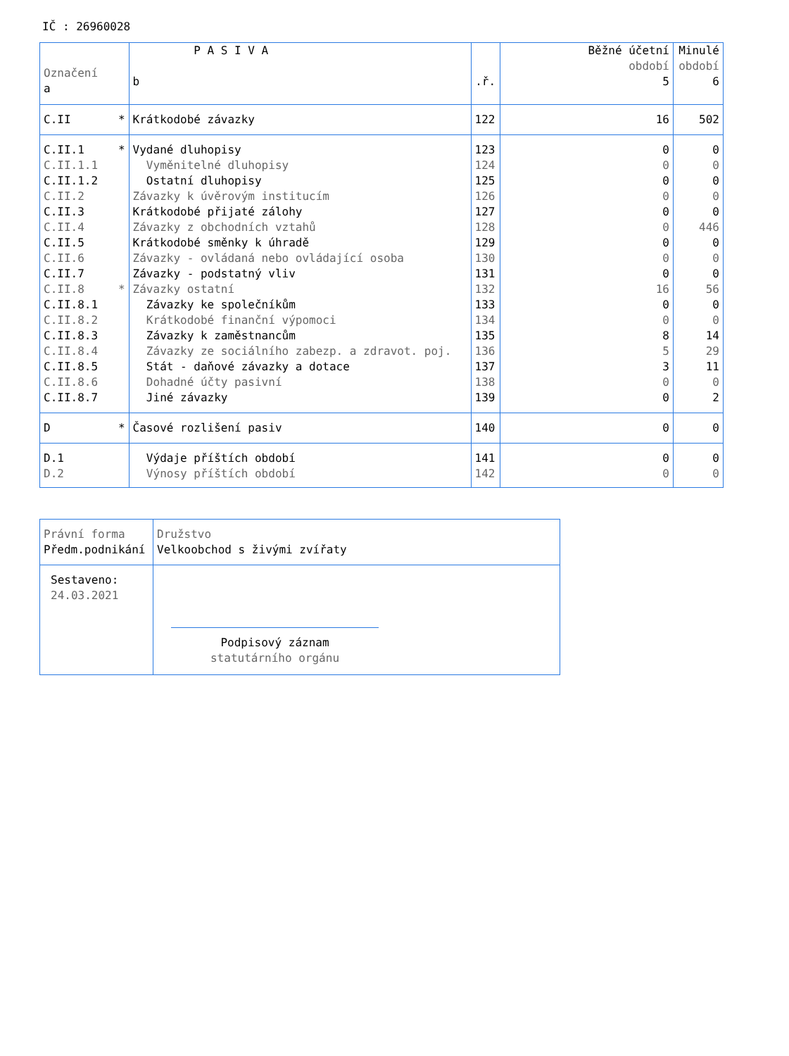IČ : 26960028
| Označení a | P A S I V A b | .ř. | Běžné účetní období 5 | Minulé období 6 |
| --- | --- | --- | --- | --- |
| C.II * | Krátkodobé závazky | 122 | 16 | 502 |
| C.II.1 * | Vydané dluhopisy | 123 | 0 | 0 |
| C.II.1.1 | Vyměnitelné dluhopisy | 124 | 0 | 0 |
| C.II.1.2 | Ostatní dluhopisy | 125 | 0 | 0 |
| C.II.2 | Závazky k úvěrovým institucím | 126 | 0 | 0 |
| C.II.3 | Krátkodobé přijaté zálohy | 127 | 0 | 0 |
| C.II.4 | Závazky z obchodních vztahů | 128 | 0 | 446 |
| C.II.5 | Krátkodobé směnky k úhradě | 129 | 0 | 0 |
| C.II.6 | Závazky - ovládaná nebo ovládající osoba | 130 | 0 | 0 |
| C.II.7 | Závazky - podstatný vliv | 131 | 0 | 0 |
| C.II.8 * | Závazky ostatní | 132 | 16 | 56 |
| C.II.8.1 | Závazky ke společníkům | 133 | 0 | 0 |
| C.II.8.2 | Krátkodobé finanční výpomoci | 134 | 0 | 0 |
| C.II.8.3 | Závazky k zaměstnancům | 135 | 8 | 14 |
| C.II.8.4 | Závazky ze sociálního zabezp. a zdravot. poj. | 136 | 5 | 29 |
| C.II.8.5 | Stát - daňové závazky a dotace | 137 | 3 | 11 |
| C.II.8.6 | Dohadné účty pasivní | 138 | 0 | 0 |
| C.II.8.7 | Jiné závazky | 139 | 0 | 2 |
| D * | Časové rozlišení pasiv | 140 | 0 | 0 |
| D.1 | Výdaje příštích období | 141 | 0 | 0 |
| D.2 | Výnosy příštích období | 142 | 0 | 0 |
| Právní forma Předm.podnikání | Družstvo Velkoobchod s živými zvířaty |
| Sestaveno: 24.03.2021 | Podpisový záznam statutárního orgánu |